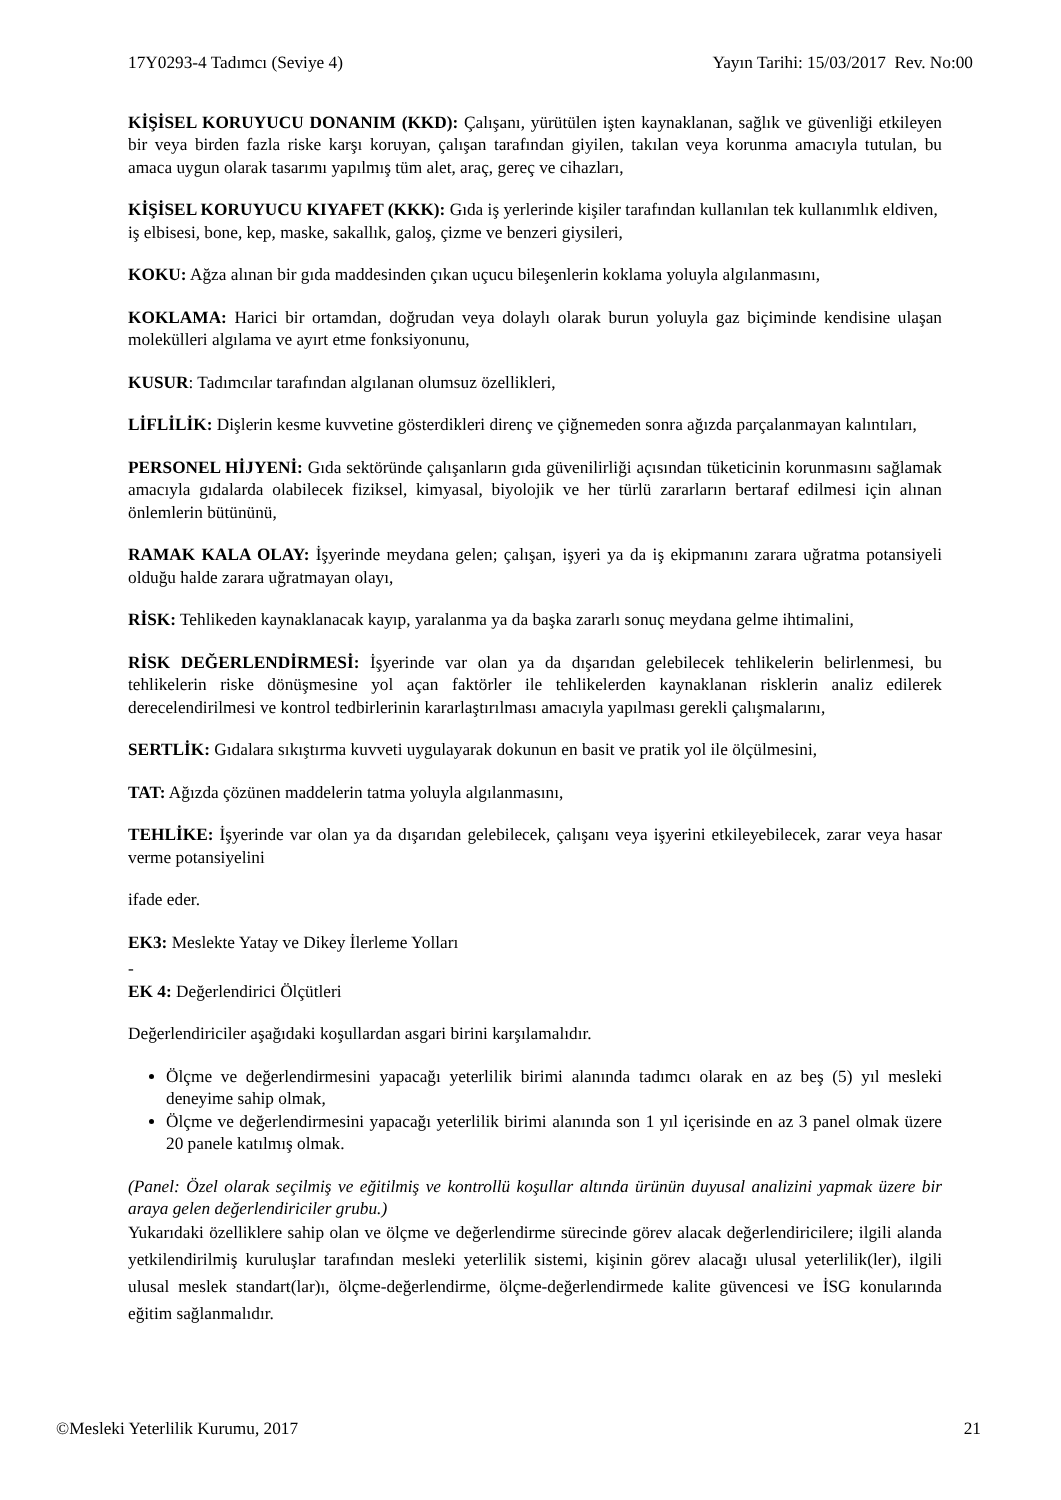17Y0293-4 Tadımcı (Seviye 4) Yayın Tarihi: 15/03/2017 Rev. No:00
KİŞİSEL KORUYUCU DONANIM (KKD): Çalışanı, yürütülen işten kaynaklanan, sağlık ve güvenliği etkileyen bir veya birden fazla riske karşı koruyan, çalışan tarafından giyilen, takılan veya korunma amacıyla tutulan, bu amaca uygun olarak tasarımı yapılmış tüm alet, araç, gereç ve cihazları,
KİŞİSEL KORUYUCU KIYAFET (KKK): Gıda iş yerlerinde kişiler tarafından kullanılan tek kullanımlık eldiven, iş elbisesi, bone, kep, maske, sakallık, galoş, çizme ve benzeri giysileri,
KOKU: Ağza alınan bir gıda maddesinden çıkan uçucu bileşenlerin koklama yoluyla algılanmasını,
KOKLAMA: Harici bir ortamdan, doğrudan veya dolaylı olarak burun yoluyla gaz biçiminde kendisine ulaşan molekülleri algılama ve ayırt etme fonksiyonunu,
KUSUR: Tadımcılar tarafından algılanan olumsuz özellikleri,
LİFLİLİK: Dişlerin kesme kuvvetine gösterdikleri direnç ve çiğnemeden sonra ağızda parçalanmayan kalıntıları,
PERSONEL HİJYENİ: Gıda sektöründe çalışanların gıda güvenilirliği açısından tüketicinin korunmasını sağlamak amacıyla gıdalarda olabilecek fiziksel, kimyasal, biyolojik ve her türlü zararların bertaraf edilmesi için alınan önlemlerin bütününü,
RAMAK KALA OLAY: İşyerinde meydana gelen; çalışan, işyeri ya da iş ekipmanını zarara uğratma potansiyeli olduğu halde zarara uğratmayan olayı,
RİSK: Tehlikeden kaynaklanacak kayıp, yaralanma ya da başka zararlı sonuç meydana gelme ihtimalini,
RİSK DEĞERLENDİRMESİ: İşyerinde var olan ya da dışarıdan gelebilecek tehlikelerin belirlenmesi, bu tehlikelerin riske dönüşmesine yol açan faktörler ile tehlikelerden kaynaklanan risklerin analiz edilerek derecelendirilmesi ve kontrol tedbirlerinin kararlaştırılması amacıyla yapılması gerekli çalışmalarını,
SERTLİK: Gıdalara sıkıştırma kuvveti uygulayarak dokunun en basit ve pratik yol ile ölçülmesini,
TAT: Ağızda çözünen maddelerin tatma yoluyla algılanmasını,
TEHLİKE: İşyerinde var olan ya da dışarıdan gelebilecek, çalışanı veya işyerini etkileyebilecek, zarar veya hasar verme potansiyelini
ifade eder.
EK3: Meslekte Yatay ve Dikey İlerleme Yolları
-
EK 4: Değerlendirici Ölçütleri
Değerlendiriciler aşağıdaki koşullardan asgari birini karşılamalıdır.
Ölçme ve değerlendirmesini yapacağı yeterlilik birimi alanında tadımcı olarak en az beş (5) yıl mesleki deneyime sahip olmak,
Ölçme ve değerlendirmesini yapacağı yeterlilik birimi alanında son 1 yıl içerisinde en az 3 panel olmak üzere 20 panele katılmış olmak.
(Panel: Özel olarak seçilmiş ve eğitilmiş ve kontrollü koşullar altında ürünün duyusal analizini yapmak üzere bir araya gelen değerlendiriciler grubu.)
Yukarıdaki özelliklere sahip olan ve ölçme ve değerlendirme sürecinde görev alacak değerlendiricilere; ilgili alanda yetkilendirilmiş kuruluşlar tarafından mesleki yeterlilik sistemi, kişinin görev alacağı ulusal yeterlilik(ler), ilgili ulusal meslek standart(lar)ı, ölçme-değerlendirme, ölçme-değerlendirmede kalite güvencesi ve İSG konularında eğitim sağlanmalıdır.
©Mesleki Yeterlilik Kurumu, 2017 21